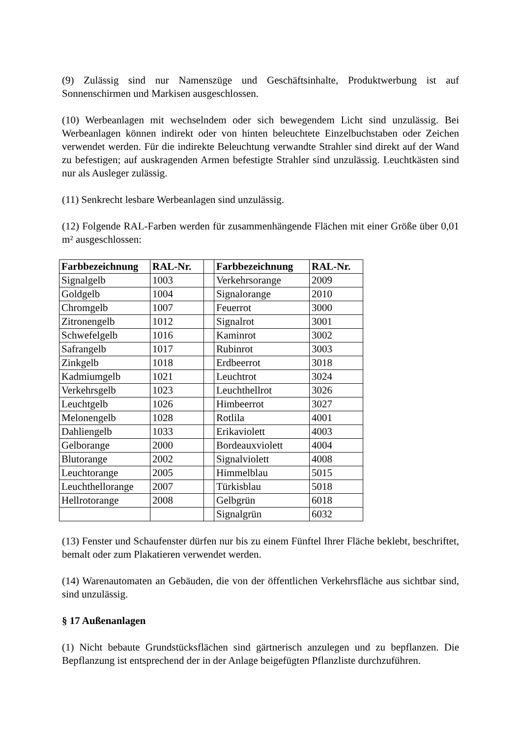(9) Zulässig sind nur Namenszüge und Geschäftsinhalte, Produktwerbung ist auf Sonnenschirmen und Markisen ausgeschlossen.
(10) Werbeanlagen mit wechselndem oder sich bewegendem Licht sind unzulässig. Bei Werbeanlagen können indirekt oder von hinten beleuchtete Einzelbuchstaben oder Zeichen verwendet werden. Für die indirekte Beleuchtung verwandte Strahler sind direkt auf der Wand zu befestigen; auf auskragenden Armen befestigte Strahler sind unzulässig. Leuchtkästen sind nur als Ausleger zulässig.
(11) Senkrecht lesbare Werbeanlagen sind unzulässig.
(12) Folgende RAL-Farben werden für zusammenhängende Flächen mit einer Größe über 0,01 m² ausgeschlossen:
| Farbbezeichnung | RAL-Nr. | | Farbbezeichnung | RAL-Nr. |
| Signalgelb | 1003 | | Verkehrsorange | 2009 |
| Goldgelb | 1004 | | Signalorange | 2010 |
| Chromgelb | 1007 | | Feuerrot | 3000 |
| Zitronengelb | 1012 | | Signalrot | 3001 |
| Schwefelgelb | 1016 | | Kaminrot | 3002 |
| Safrangelb | 1017 | | Rubinrot | 3003 |
| Zinkgelb | 1018 | | Erdbeerrot | 3018 |
| Kadmiumgelb | 1021 | | Leuchtrot | 3024 |
| Verkehrsgelb | 1023 | | Leuchthellrot | 3026 |
| Leuchtgelb | 1026 | | Himbeerrot | 3027 |
| Melonengelb | 1028 | | Rotlila | 4001 |
| Dahliengelb | 1033 | | Erikaviolett | 4003 |
| Gelborange | 2000 | | Bordeauxviolett | 4004 |
| Blutorange | 2002 | | Signalviolett | 4008 |
| Leuchtorange | 2005 | | Himmelblau | 5015 |
| Leuchthellorange | 2007 | | Türkisblau | 5018 |
| Hellrotorange | 2008 | | Gelbgrün | 6018 |
| | | | Signalgrün | 6032 |
(13) Fenster und Schaufenster dürfen nur bis zu einem Fünftel Ihrer Fläche beklebt, beschriftet, bemalt oder zum Plakatieren verwendet werden.
(14) Warenautomaten an Gebäuden, die von der öffentlichen Verkehrsfläche aus sichtbar sind, sind unzulässig.
§ 17 Außenanlagen
(1) Nicht bebaute Grundstücksflächen sind gärtnerisch anzulegen und zu bepflanzen. Die Bepflanzung ist entsprechend der in der Anlage beigefügten Pflanzliste durchzuführen.